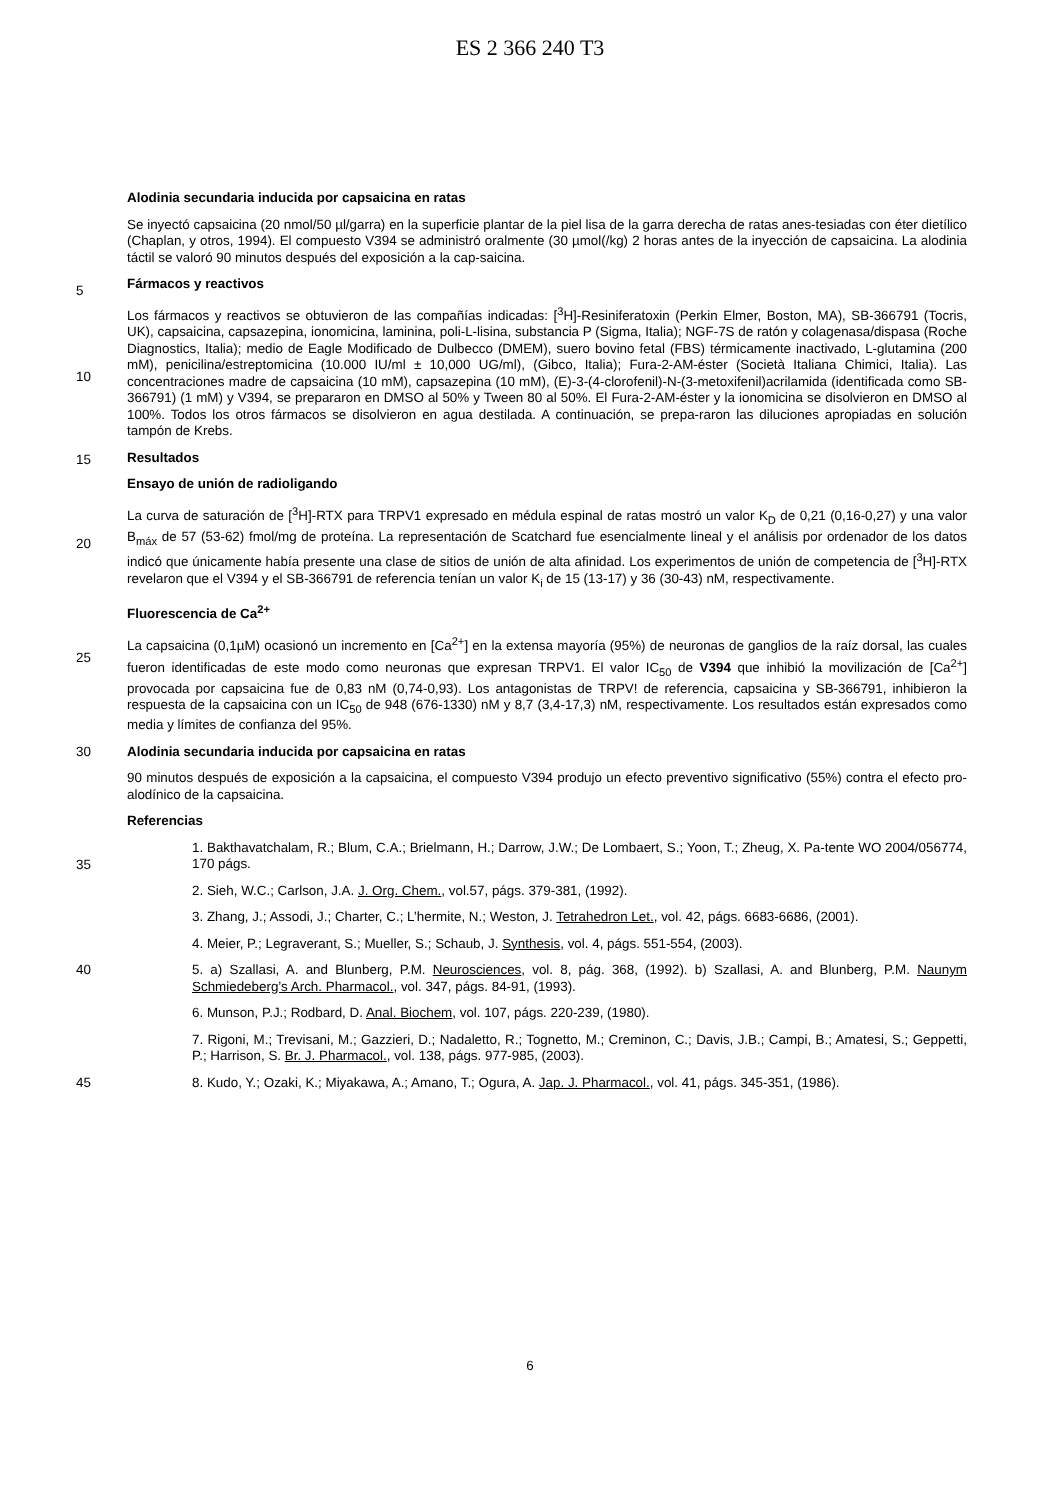ES 2 366 240 T3
Alodinia secundaria inducida por capsaicina en ratas
5
Se inyectó capsaicina (20 nmol/50 µl/garra) en la superficie plantar de la piel lisa de la garra derecha de ratas anes-tesiadas con éter dietílico (Chaplan, y otros, 1994). El compuesto V394 se administró oralmente (30 µmol(/kg) 2 horas antes de la inyección de capsaicina. La alodinia táctil se valoró 90 minutos después del exposición a la cap-saicina.
Fármacos y reactivos
10
15
Los fármacos y reactivos se obtuvieron de las compañías indicadas: [<sup>3</sup>H]-Resiniferatoxin (Perkin Elmer, Boston, MA), SB-366791 (Tocris, UK), capsaicina, capsazepina, ionomicina, laminina, poli-L-lisina, substancia P (Sigma, Italia); NGF-7S de ratón y colagenasa/dispasa (Roche Diagnostics, Italia); medio de Eagle Modificado de Dulbecco (DMEM), suero bovino fetal (FBS) térmicamente inactivado, L-glutamina (200 mM), penicilina/estreptomicina (10.000 IU/ml ± 10,000 UG/ml), (Gibco, Italia); Fura-2-AM-éster (Società Italiana Chimici, Italia). Las concentraciones madre de capsaicina (10 mM), capsazepina (10 mM), (E)-3-(4-clorofenil)-N-(3-metoxifenil)acrilamida (identificada como SB-366791) (1 mM) y V394, se prepararon en DMSO al 50% y Tween 80 al 50%. El Fura-2-AM-éster y la ionomicina se disolvieron en DMSO al 100%. Todos los otros fármacos se disolvieron en agua destilada. A continuación, se prepa-raron las diluciones apropiadas en solución tampón de Krebs.
Resultados
Ensayo de unión de radioligando
20
La curva de saturación de [<sup>3</sup>H]-RTX para TRPV1 expresado en médula espinal de ratas mostró un valor K<sub>D</sub> de 0,21 (0,16-0,27) y una valor B<sub>máx</sub> de 57 (53-62) fmol/mg de proteína. La representación de Scatchard fue esencialmente lineal y el análisis por ordenador de los datos indicó que únicamente había presente una clase de sitios de unión de alta afinidad. Los experimentos de unión de competencia de [<sup>3</sup>H]-RTX revelaron que el V394 y el SB-366791 de referencia tenían un valor K<sub>i</sub> de 15 (13-17) y 36 (30-43) nM, respectivamente.
Fluorescencia de Ca<sup>2+</sup>
25
La capsaicina (0,1µM) ocasionó un incremento en [Ca<sup>2+</sup>] en la extensa mayoría (95%) de neuronas de ganglios de la raíz dorsal, las cuales fueron identificadas de este modo como neuronas que expresan TRPV1. El valor IC<sub>50</sub> de V394 que inhibió la movilización de [Ca<sup>2+</sup>] provocada por capsaicina fue de 0,83 nM (0,74-0,93). Los antagonistas de TRPV! de referencia, capsaicina y SB-366791, inhibieron la respuesta de la capsaicina con un IC<sub>50</sub> de 948 (676-1330) nM y 8,7 (3,4-17,3) nM, respectivamente. Los resultados están expresados como media y límites de confianza del 95%.
30
Alodinia secundaria inducida por capsaicina en ratas
90 minutos después de exposición a la capsaicina, el compuesto V394 produjo un efecto preventivo significativo (55%) contra el efecto pro-alodínico de la capsaicina.
Referencias
35
1. Bakthavatchalam, R.; Blum, C.A.; Brielmann, H.; Darrow, J.W.; De Lombaert, S.; Yoon, T.; Zheug, X. Pa-tente WO 2004/056774, 170 págs.
2. Sieh, W.C.; Carlson, J.A. J. Org. Chem., vol.57, págs. 379-381, (1992).
3. Zhang, J.; Assodi, J.; Charter, C.; L’hermite, N.; Weston, J. Tetrahedron Let., vol. 42, págs. 6683-6686, (2001).
4. Meier, P.; Legraverant, S.; Mueller, S.; Schaub, J. Synthesis, vol. 4, págs. 551-554, (2003).
40
5. a) Szallasi, A. and Blunberg, P.M. Neurosciences, vol. 8, pág. 368, (1992). b) Szallasi, A. and Blunberg, P.M. Naunym Schmiedeberg’s Arch. Pharmacol., vol. 347, págs. 84-91, (1993).
6. Munson, P.J.; Rodbard, D. Anal. Biochem, vol. 107, págs. 220-239, (1980).
7. Rigoni, M.; Trevisani, M.; Gazzieri, D.; Nadaletto, R.; Tognetto, M.; Creminon, C.; Davis, J.B.; Campi, B.; Amatesi, S.; Geppetti, P.; Harrison, S. Br. J. Pharmacol., vol. 138, págs. 977-985, (2003).
45
8. Kudo, Y.; Ozaki, K.; Miyakawa, A.; Amano, T.; Ogura, A. Jap. J. Pharmacol., vol. 41, págs. 345-351, (1986).
6